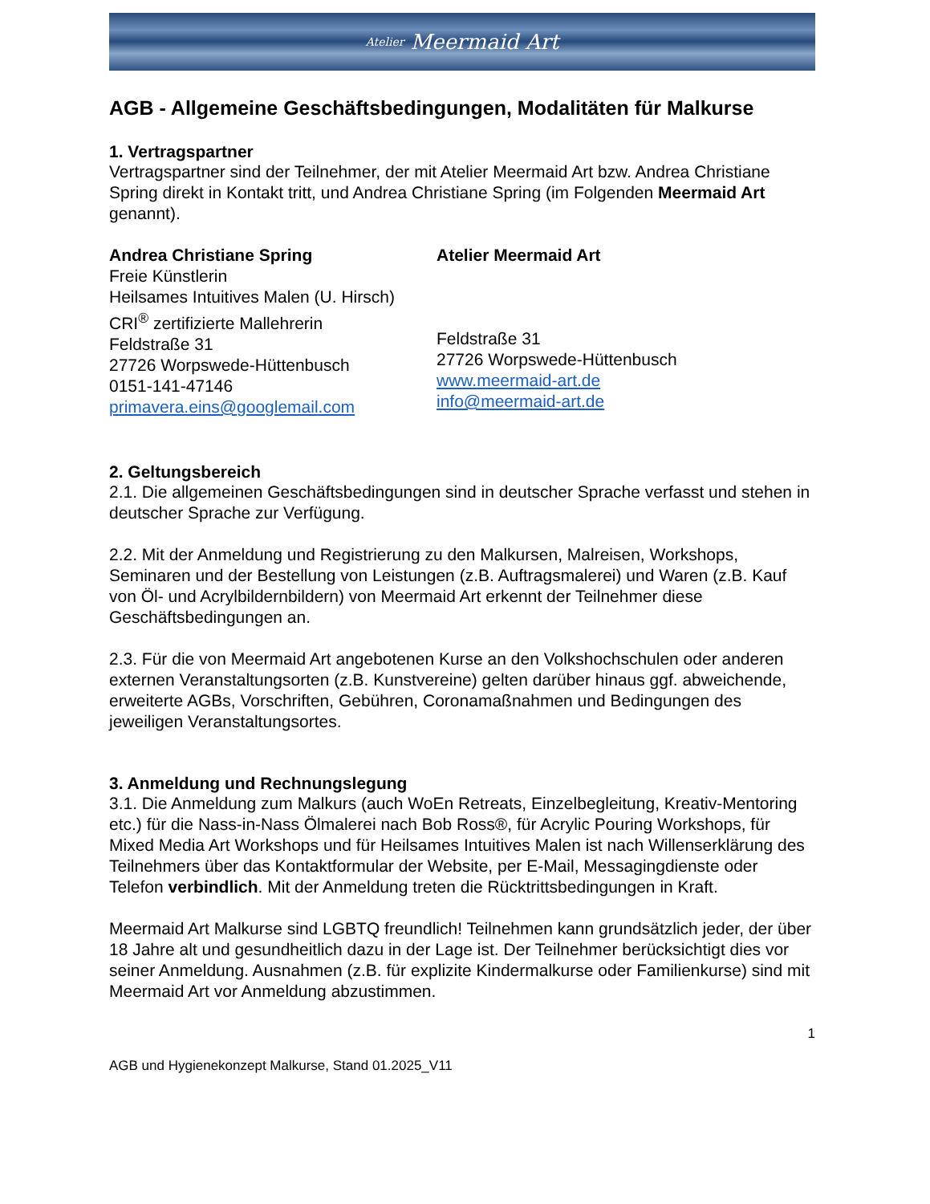Atelier Meermaid Art
AGB - Allgemeine Geschäftsbedingungen, Modalitäten für Malkurse
1. Vertragspartner
Vertragspartner sind der Teilnehmer, der mit Atelier Meermaid Art bzw. Andrea Christiane Spring direkt in Kontakt tritt, und Andrea Christiane Spring (im Folgenden Meermaid Art genannt).
Andrea Christiane Spring
Freie Künstlerin
Heilsames Intuitives Malen (U. Hirsch)
CRI<sup>®</sup> zertifizierte Mallehrerin
Feldstraße 31
27726 Worpswede-Hüttenbusch
0151-141-47146
primavera.eins@googlemail.com
Atelier Meermaid Art
Feldstraße 31
27726 Worpswede-Hüttenbusch
www.meermaid-art.de
info@meermaid-art.de
2. Geltungsbereich
2.1. Die allgemeinen Geschäftsbedingungen sind in deutscher Sprache verfasst und stehen in deutscher Sprache zur Verfügung.
2.2. Mit der Anmeldung und Registrierung zu den Malkursen, Malreisen, Workshops, Seminaren und der Bestellung von Leistungen (z.B. Auftragsmalerei) und Waren (z.B. Kauf von Öl- und Acrylbildernbildern) von Meermaid Art erkennt der Teilnehmer diese Geschäftsbedingungen an.
2.3. Für die von Meermaid Art angebotenen Kurse an den Volkshochschulen oder anderen externen Veranstaltungsorten (z.B. Kunstvereine) gelten darüber hinaus ggf. abweichende, erweiterte AGBs, Vorschriften, Gebühren, Coronamaßnahmen und Bedingungen des jeweiligen Veranstaltungsortes.
3. Anmeldung und Rechnungslegung
3.1. Die Anmeldung zum Malkurs (auch WoEn Retreats, Einzelbegleitung, Kreativ-Mentoring etc.) für die Nass-in-Nass Ölmalerei nach Bob Ross®, für Acrylic Pouring Workshops, für Mixed Media Art Workshops und für Heilsames Intuitives Malen ist nach Willenserklärung des Teilnehmers über das Kontaktformular der Website, per E-Mail, Messagingdienste oder Telefon verbindlich. Mit der Anmeldung treten die Rücktrittsbedingungen in Kraft.
Meermaid Art Malkurse sind LGBTQ freundlich! Teilnehmen kann grundsätzlich jeder, der über 18 Jahre alt und gesundheitlich dazu in der Lage ist. Der Teilnehmer berücksichtigt dies vor seiner Anmeldung. Ausnahmen (z.B. für explizite Kindermalkurse oder Familienkurse) sind mit Meermaid Art vor Anmeldung abzustimmen.
1
AGB und Hygienekonzept Malkurse, Stand 01.2025_V11